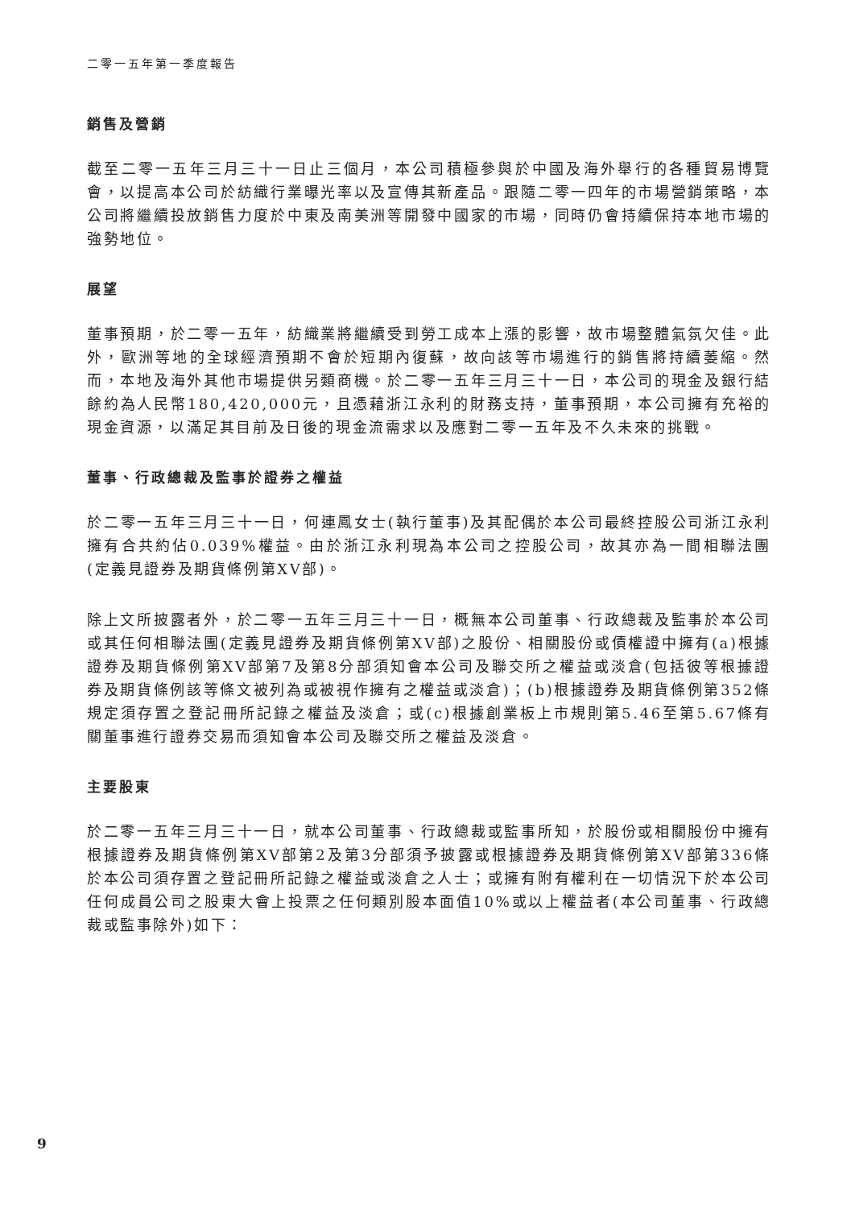二零一五年第一季度報告
銷售及營銷
截至二零一五年三月三十一日止三個月，本公司積極參與於中國及海外舉行的各種貿易博覽會，以提高本公司於紡織行業曝光率以及宣傳其新產品。跟隨二零一四年的市場營銷策略，本公司將繼續投放銷售力度於中東及南美洲等開發中國家的市場，同時仍會持續保持本地市場的強勢地位。
展望
董事預期，於二零一五年，紡織業將繼續受到勞工成本上漲的影響，故市場整體氣氛欠佳。此外，歐洲等地的全球經濟預期不會於短期內復蘇，故向該等市場進行的銷售將持續萎縮。然而，本地及海外其他市場提供另類商機。於二零一五年三月三十一日，本公司的現金及銀行結餘約為人民幣180,420,000元，且憑藉浙江永利的財務支持，董事預期，本公司擁有充裕的現金資源，以滿足其目前及日後的現金流需求以及應對二零一五年及不久未來的挑戰。
董事、行政總裁及監事於證券之權益
於二零一五年三月三十一日，何連鳳女士(執行董事)及其配偶於本公司最終控股公司浙江永利擁有合共約佔0.039%權益。由於浙江永利現為本公司之控股公司，故其亦為一間相聯法團(定義見證券及期貨條例第XV部)。
除上文所披露者外，於二零一五年三月三十一日，概無本公司董事、行政總裁及監事於本公司或其任何相聯法團(定義見證券及期貨條例第XV部)之股份、相關股份或債權證中擁有(a)根據證券及期貨條例第XV部第7及第8分部須知會本公司及聯交所之權益或淡倉(包括彼等根據證券及期貨條例該等條文被列為或被視作擁有之權益或淡倉)；(b)根據證券及期貨條例第352條規定須存置之登記冊所記錄之權益及淡倉；或(c)根據創業板上市規則第5.46至第5.67條有關董事進行證券交易而須知會本公司及聯交所之權益及淡倉。
主要股東
於二零一五年三月三十一日，就本公司董事、行政總裁或監事所知，於股份或相關股份中擁有根據證券及期貨條例第XV部第2及第3分部須予披露或根據證券及期貨條例第XV部第336條於本公司須存置之登記冊所記錄之權益或淡倉之人士；或擁有附有權利在一切情況下於本公司任何成員公司之股東大會上投票之任何類別股本面值10%或以上權益者(本公司董事、行政總裁或監事除外)如下：
9